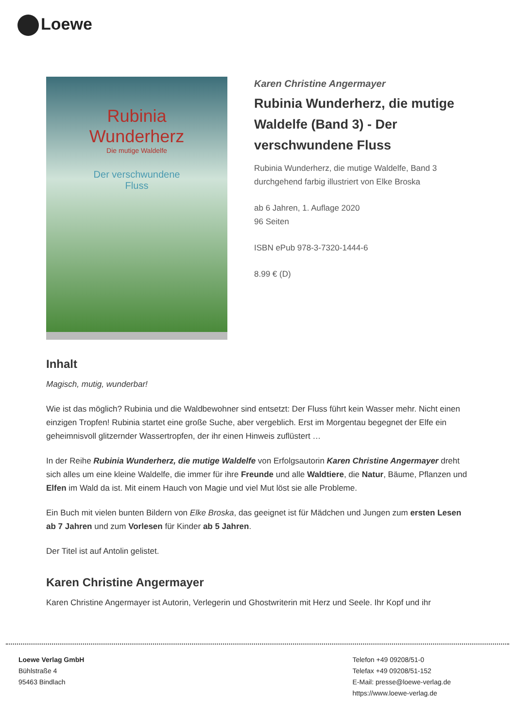Loewe
Rubinia
Wunderherz
Die mutige Waldelfe
Der verschwundene
Fluss
Karen Christine Angermayer
Rubinia Wunderherz, die mutige Waldelfe (Band 3) - Der verschwundene Fluss
Rubinia Wunderherz, die mutige Waldelfe, Band 3
durchgehend farbig illustriert von Elke Broska
ab 6 Jahren, 1. Auflage 2020
96 Seiten
ISBN ePub 978-3-7320-1444-6
8.99 € (D)
Inhalt
Magisch, mutig, wunderbar!
Wie ist das möglich? Rubinia und die Waldbewohner sind entsetzt: Der Fluss führt kein Wasser mehr. Nicht einen einzigen Tropfen! Rubinia startet eine große Suche, aber vergeblich. Erst im Morgentau begegnet der Elfe ein geheimnisvoll glitzernder Wassertropfen, der ihr einen Hinweis zuflüstert …
In der Reihe Rubinia Wunderherz, die mutige Waldelfe von Erfolgsautorin Karen Christine Angermayer dreht sich alles um eine kleine Waldelfe, die immer für ihre Freunde und alle Waldtiere, die Natur, Bäume, Pflanzen und Elfen im Wald da ist. Mit einem Hauch von Magie und viel Mut löst sie alle Probleme.
Ein Buch mit vielen bunten Bildern von Elke Broska, das geeignet ist für Mädchen und Jungen zum ersten Lesen ab 7 Jahren und zum Vorlesen für Kinder ab 5 Jahren.
Der Titel ist auf Antolin gelistet.
Karen Christine Angermayer
Karen Christine Angermayer ist Autorin, Verlegerin und Ghostwriterin mit Herz und Seele. Ihr Kopf und ihr
Loewe Verlag GmbH
Bühlstraße 4
95463 Bindlach
Telefon +49 09208/51-0
Telefax +49 09208/51-152
E-Mail: presse@loewe-verlag.de
https://www.loewe-verlag.de